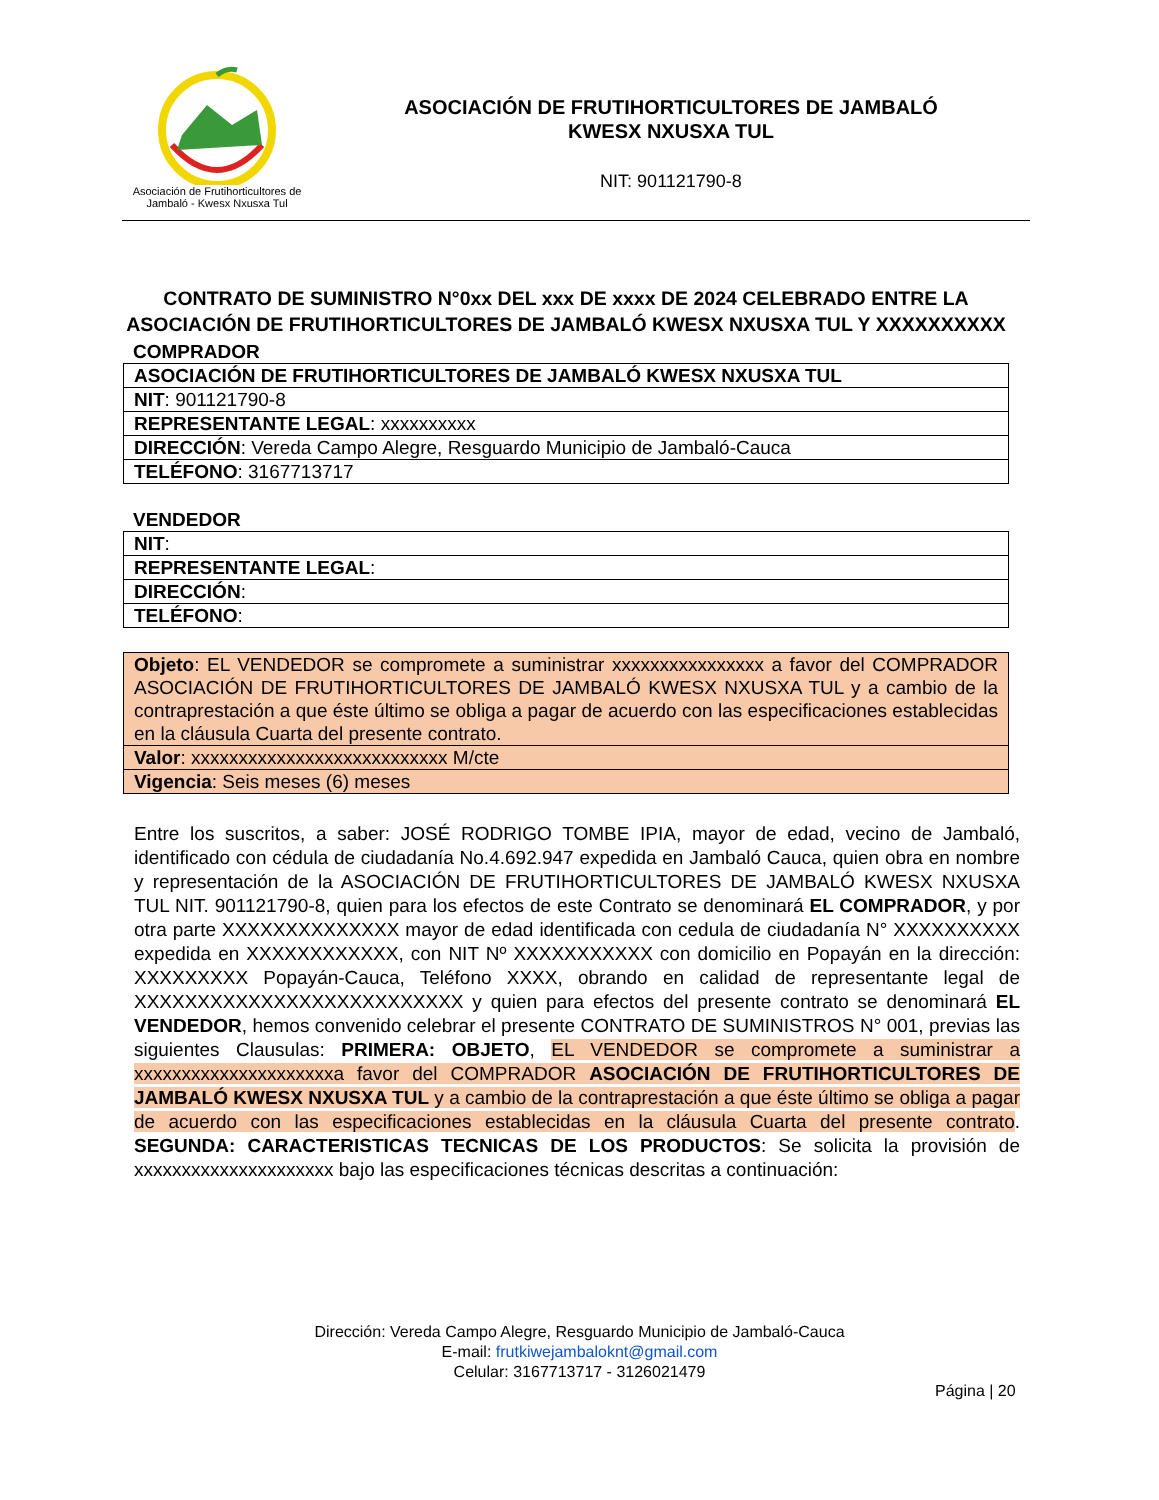Asociación de Frutihorticultores de Jambaló - Kwesx Nxusxa Tul
ASOCIACIÓN DE FRUTIHORTICULTORES DE JAMBALÓ
KWESX NXUSXA TUL
NIT: 901121790-8
CONTRATO DE SUMINISTRO N°0xx DEL xxx DE xxxx DE 2024 CELEBRADO ENTRE LA ASOCIACIÓN DE FRUTIHORTICULTORES DE JAMBALÓ KWESX NXUSXA TUL Y XXXXXXXXXX
COMPRADOR
| ASOCIACIÓN DE FRUTIHORTICULTORES DE JAMBALÓ KWESX NXUSXA TUL |
| NIT : 901121790-8 |
| REPRESENTANTE LEGAL : xxxxxxxxxx |
| DIRECCIÓN : Vereda Campo Alegre, Resguardo Municipio de Jambaló-Cauca |
| TELÉFONO : 3167713717 |
VENDEDOR
| NIT : |
| REPRESENTANTE LEGAL : |
| DIRECCIÓN : |
| TELÉFONO : |
| Objeto : EL VENDEDOR se compromete a suministrar xxxxxxxxxxxxxxxx a favor del COMPRADOR ASOCIACIÓN DE FRUTIHORTICULTORES DE JAMBALÓ KWESX NXUSXA TUL y a cambio de la contraprestación a que éste último se obliga a pagar de acuerdo con las especificaciones establecidas en la cláusula Cuarta del presente contrato. |
| Valor : xxxxxxxxxxxxxxxxxxxxxxxxxxx M/cte |
| Vigencia : Seis meses (6) meses |
Entre los suscritos, a saber: JOSÉ RODRIGO TOMBE IPIA, mayor de edad, vecino de Jambaló, identificado con cédula de ciudadanía No.4.692.947 expedida en Jambaló Cauca, quien obra en nombre y representación de la ASOCIACIÓN DE FRUTIHORTICULTORES DE JAMBALÓ KWESX NXUSXA TUL NIT. 901121790-8, quien para los efectos de este Contrato se denominará EL COMPRADOR, y por otra parte XXXXXXXXXXXXXX mayor de edad identificada con cedula de ciudadanía N° XXXXXXXXXX expedida en XXXXXXXXXXXX, con NIT Nº XXXXXXXXXXX con domicilio en Popayán en la dirección: XXXXXXXXX Popayán-Cauca, Teléfono XXXX, obrando en calidad de representante legal de XXXXXXXXXXXXXXXXXXXXXXXXXX y quien para efectos del presente contrato se denominará EL VENDEDOR, hemos convenido celebrar el presente CONTRATO DE SUMINISTROS N° 001, previas las siguientes Clausulas: PRIMERA: OBJETO, EL VENDEDOR se compromete a suministrar a xxxxxxxxxxxxxxxxxxxxxa favor del COMPRADOR ASOCIACIÓN DE FRUTIHORTICULTORES DE JAMBALÓ KWESX NXUSXA TUL y a cambio de la contraprestación a que éste último se obliga a pagar de acuerdo con las especificaciones establecidas en la cláusula Cuarta del presente contrato. SEGUNDA: CARACTERISTICAS TECNICAS DE LOS PRODUCTOS: Se solicita la provisión de xxxxxxxxxxxxxxxxxxxxx bajo las especificaciones técnicas descritas a continuación:
Dirección: Vereda Campo Alegre, Resguardo Municipio de Jambaló-Cauca
E-mail: frutkiwejambaloknt@gmail.com
Celular: 3167713717 - 3126021479
Página | 20